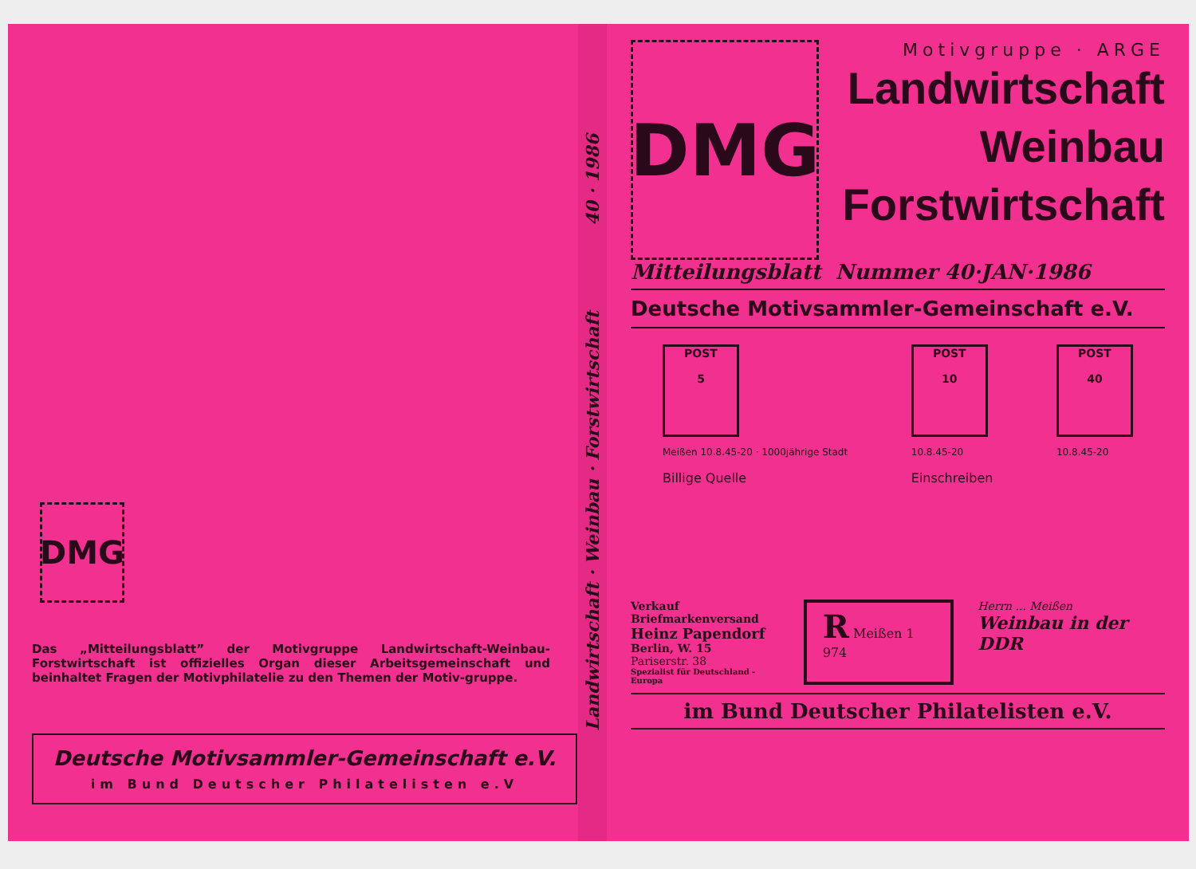DMG
Das „Mitteilungsblatt” der Motivgruppe Landwirtschaft-Weinbau-Forstwirtschaft ist offizielles Organ dieser Arbeitsgemeinschaft und beinhaltet Fragen der Motivphilatelie zu den Themen der Motiv-gruppe.
Deutsche Motivsammler-Gemeinschaft e.V.
im Bund Deutscher Philatelisten e.V
Landwirtschaft · Weinbau · Forstwirtschaft 40 · 1986
DMG
Motivgruppe · ARGE
Landwirtschaft
Weinbau
Forstwirtschaft
Mitteilungsblatt Nummer 40·JAN·1986
Deutsche Motivsammler-Gemeinschaft e.V.
POST
5
Meißen 10.8.45-20 · 1000jährige Stadt
Billige Quelle
POST
10
10.8.45-20
Einschreiben
POST
40
10.8.45-20
Verkauf
Briefmarkenversand
Heinz Papendorf
Berlin, W. 15
Pariserstr. 38
Spezialist für Deutschland - Europa
R Meißen 1 974
Herrn ... Meißen
Weinbau in der DDR
im Bund Deutscher Philatelisten e.V.